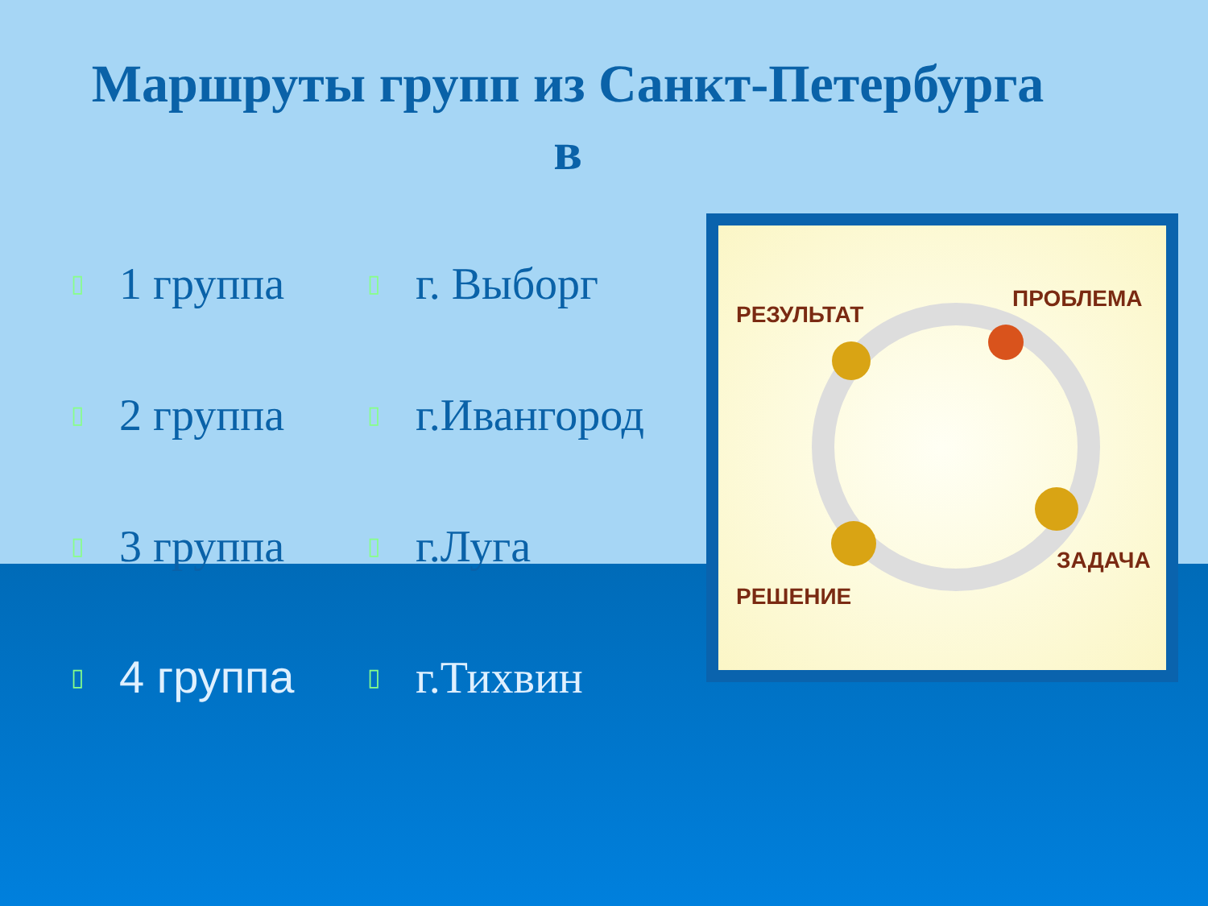Маршруты групп из Санкт-Петербурга
в
▯ 1 группа ▯ г. Выборг
▯ 2 группа ▯ г.Ивангород
▯ 3 группа ▯ г.Луга
▯ 4 группа ▯ г.Тихвин
РЕЗУЛЬТАТ
ПРОБЛЕМА
ЗАДАЧА
РЕШЕНИЕ